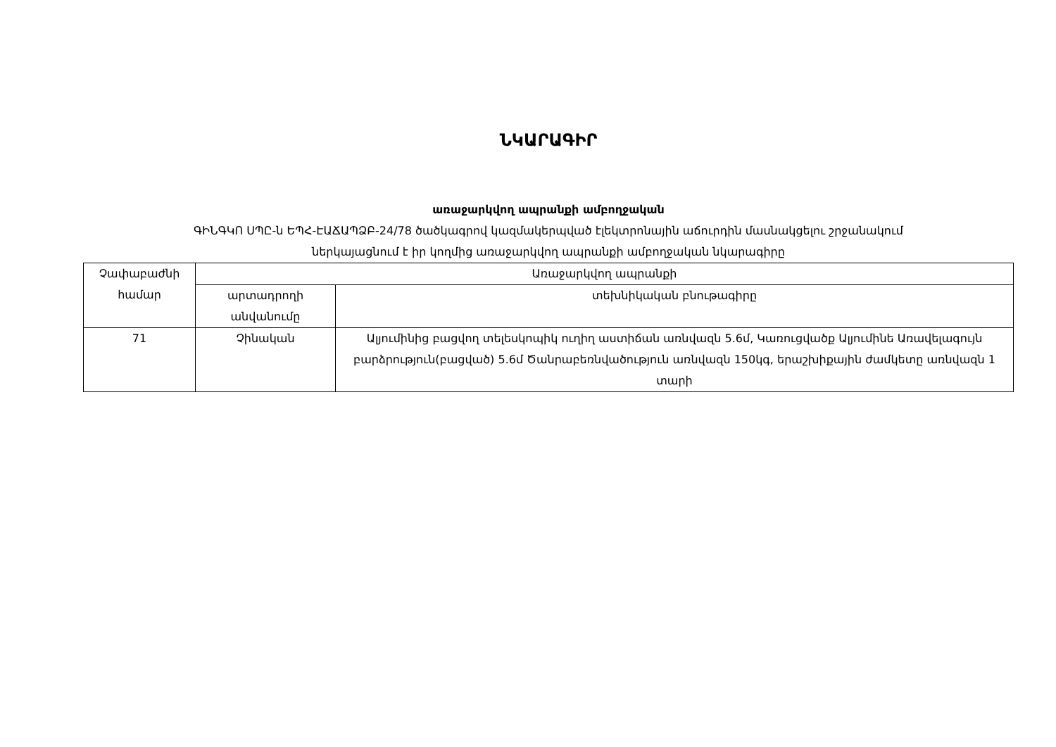ՆԿԱՐԱԳԻՐ
առաջարկվող ապրանքի ամբողջական
ԳԻՆԳԿՈ ՍՊԸ-ն ԵՊՀ-ԷԱՃԱՊՁԲ-24/78 ծածկագրով կազմակերպված էլեկտրոնային աճուրդին մասնակցելու շրջանակում
ներկայացնում է իր կողմից առաջարկվող ապրանքի ամբողջական նկարագիրը
| Չափաբաժնի համար | Առաջարկվող ապրանքի | |
| | արտադրողի անվանումը | տեխնիկական բնութագիրը |
| 71 | Չինական | Ալյումինից բացվող տելեսկոպիկ ուղիղ աստիճան առնվազն 5.6մ, Կառուցվածք Ալյումինե Առավելագույն բարձրություն(բացված) 5.6մ Ծանրաբեռնվածություն առնվազն 150կգ, երաշխիքային ժամկետը առնվազն 1 տարի |